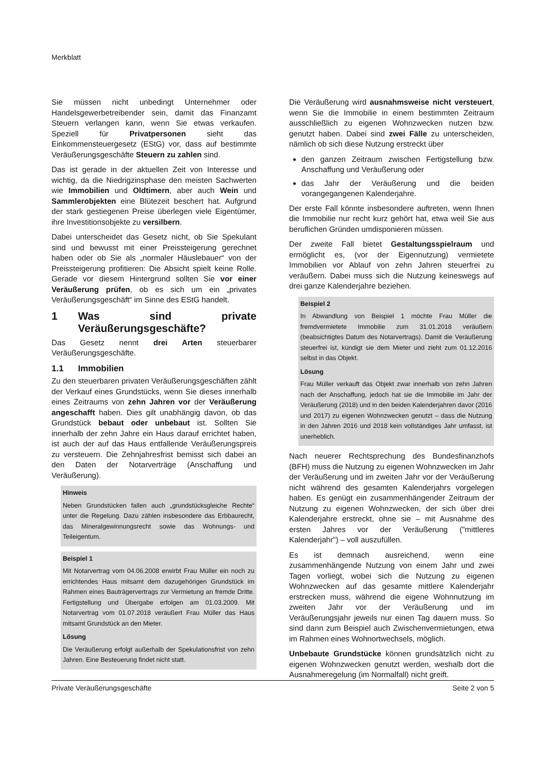Merkblatt
Sie müssen nicht unbedingt Unternehmer oder Handelsgewerbetreibender sein, damit das Finanzamt Steuern verlangen kann, wenn Sie etwas verkaufen. Speziell für Privatpersonen sieht das Einkommensteuergesetz (EStG) vor, dass auf bestimmte Veräußerungsgeschäfte Steuern zu zahlen sind.
Das ist gerade in der aktuellen Zeit von Interesse und wichtig, da die Niedrigzinsphase den meisten Sachwerten wie Immobilien und Oldtimern, aber auch Wein und Sammlerobjekten eine Blütezeit beschert hat. Aufgrund der stark gestiegenen Preise überlegen viele Eigentümer, ihre Investitionsobjekte zu versilbern.
Dabei unterscheidet das Gesetz nicht, ob Sie Spekulant sind und bewusst mit einer Preissteigerung gerechnet haben oder ob Sie als „normaler Häuslebauer“ von der Preissteigerung profitieren: Die Absicht spielt keine Rolle. Gerade vor diesem Hintergrund sollten Sie vor einer Veräußerung prüfen, ob es sich um ein „privates Veräußerungsgeschäft“ im Sinne des EStG handelt.
1 Was sind private Veräußerungsgeschäfte?
Das Gesetz nennt drei Arten steuerbarer Veräußerungsgeschäfte.
1.1 Immobilien
Zu den steuerbaren privaten Veräußerungsgeschäften zählt der Verkauf eines Grundstücks, wenn Sie dieses innerhalb eines Zeitraums von zehn Jahren vor der Veräußerung angeschafft haben. Dies gilt unabhängig davon, ob das Grundstück bebaut oder unbebaut ist. Sollten Sie innerhalb der zehn Jahre ein Haus darauf errichtet haben, ist auch der auf das Haus entfallende Veräußerungspreis zu versteuern. Die Zehnjahresfrist bemisst sich dabei an den Daten der Notarverträge (Anschaffung und Veräußerung).
Hinweis
Neben Grundstücken fallen auch „grundstücksgleiche Rechte“ unter die Regelung. Dazu zählen insbesondere das Erbbaurecht, das Mineralgewinnungsrecht sowie das Wohnungs- und Teileigentum.
Beispiel 1
Mit Notarvertrag vom 04.06.2008 erwirbt Frau Müller ein noch zu errichtendes Haus mitsamt dem dazugehörigen Grundstück im Rahmen eines Bauträgervertrags zur Vermietung an fremde Dritte. Fertigstellung und Übergabe erfolgen am 01.03.2009. Mit Notarvertrag vom 01.07.2018 veräußert Frau Müller das Haus mitsamt Grundstück an den Mieter.
Lösung
Die Veräußerung erfolgt außerhalb der Spekulationsfrist von zehn Jahren. Eine Besteuerung findet nicht statt.
Die Veräußerung wird ausnahmsweise nicht versteuert, wenn Sie die Immobilie in einem bestimmten Zeitraum ausschließlich zu eigenen Wohnzwecken nutzen bzw. genutzt haben. Dabei sind zwei Fälle zu unterscheiden, nämlich ob sich diese Nutzung erstreckt über
den ganzen Zeitraum zwischen Fertigstellung bzw. Anschaffung und Veräußerung oder
das Jahr der Veräußerung und die beiden vorangegangenen Kalenderjahre.
Der erste Fall könnte insbesondere auftreten, wenn Ihnen die Immobilie nur recht kurz gehört hat, etwa weil Sie aus beruflichen Gründen umdisponieren müssen.
Der zweite Fall bietet Gestaltungsspielraum und ermöglicht es, (vor der Eigennutzung) vermietete Immobilien vor Ablauf von zehn Jahren steuerfrei zu veräußern. Dabei muss sich die Nutzung keineswegs auf drei ganze Kalenderjahre beziehen.
Beispiel 2
In Abwandlung von Beispiel 1 möchte Frau Müller die fremdvermietete Immobilie zum 31.01.2018 veräußern (beabsichtigtes Datum des Notarvertrags). Damit die Veräußerung steuerfrei ist, kündigt sie dem Mieter und zieht zum 01.12.2016 selbst in das Objekt.
Lösung
Frau Müller verkauft das Objekt zwar innerhalb von zehn Jahren nach der Anschaffung, jedoch hat sie die Immobilie im Jahr der Veräußerung (2018) und in den beiden Kalenderjahren davor (2016 und 2017) zu eigenen Wohnzwecken genutzt – dass die Nutzung in den Jahren 2016 und 2018 kein vollständiges Jahr umfasst, ist unerheblich.
Nach neuerer Rechtsprechung des Bundesfinanzhofs (BFH) muss die Nutzung zu eigenen Wohnzwecken im Jahr der Veräußerung und im zweiten Jahr vor der Veräußerung nicht während des gesamten Kalenderjahrs vorgelegen haben. Es genügt ein zusammenhängender Zeitraum der Nutzung zu eigenen Wohnzwecken, der sich über drei Kalenderjahre erstreckt, ohne sie – mit Ausnahme des ersten Jahres vor der Veräußerung ("mittleres Kalenderjahr") – voll auszufüllen.
Es ist demnach ausreichend, wenn eine zusammenhängende Nutzung von einem Jahr und zwei Tagen vorliegt, wobei sich die Nutzung zu eigenen Wohnzwecken auf das gesamte mittlere Kalenderjahr erstrecken muss, während die eigene Wohnnutzung im zweiten Jahr vor der Veräußerung und im Veräußerungsjahr jeweils nur einen Tag dauern muss. So sind dann zum Beispiel auch Zwischenvermietungen, etwa im Rahmen eines Wohnortwechsels, möglich.
Unbebaute Grundstücke können grundsätzlich nicht zu eigenen Wohnzwecken genutzt werden, weshalb dort die Ausnahmeregelung (im Normalfall) nicht greift.
Private Veräußerungsgeschäfte Seite 2 von 5